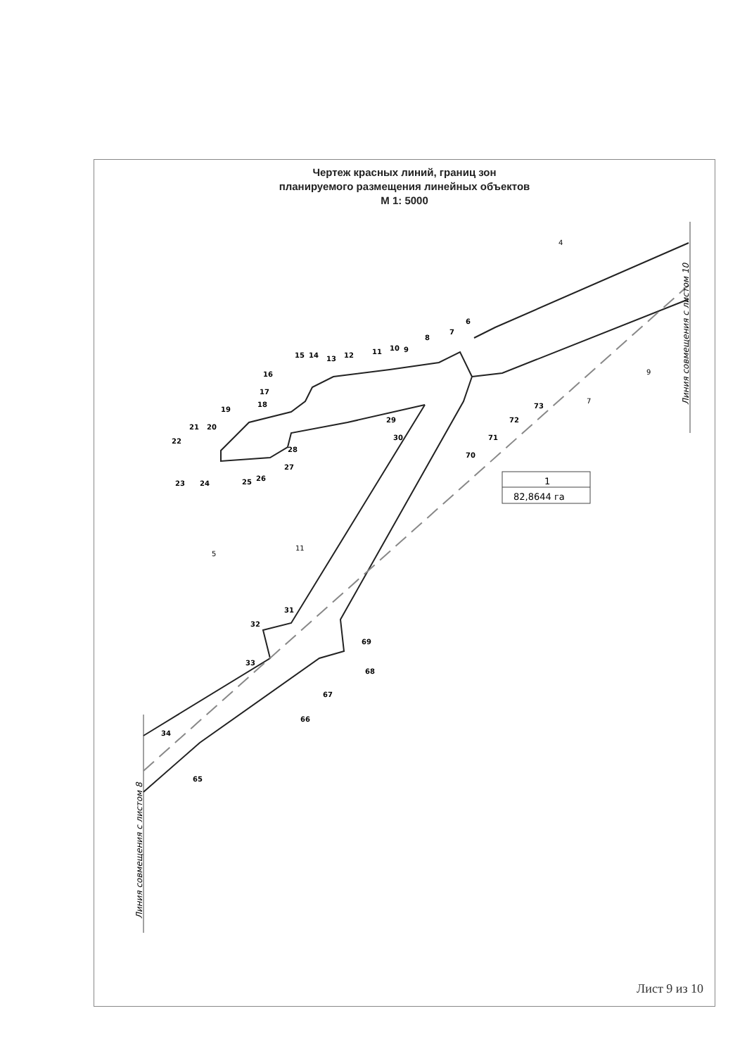Чертеж красных линий, границ зон
планируемого размещения линейных объектов
М 1: 5000
6
7
8
9
10
11
12
13
14
15
16
17
18
19
20
21
22
23
24
25
26
27
28
29
30
31
32
33
34
65
66
67
68
69
70
71
72
73
Линия совмещения с листом 10
Линия совмещения с листом 8
1
82,8644 га
4
9
7
5
11
Лист 9 из 10